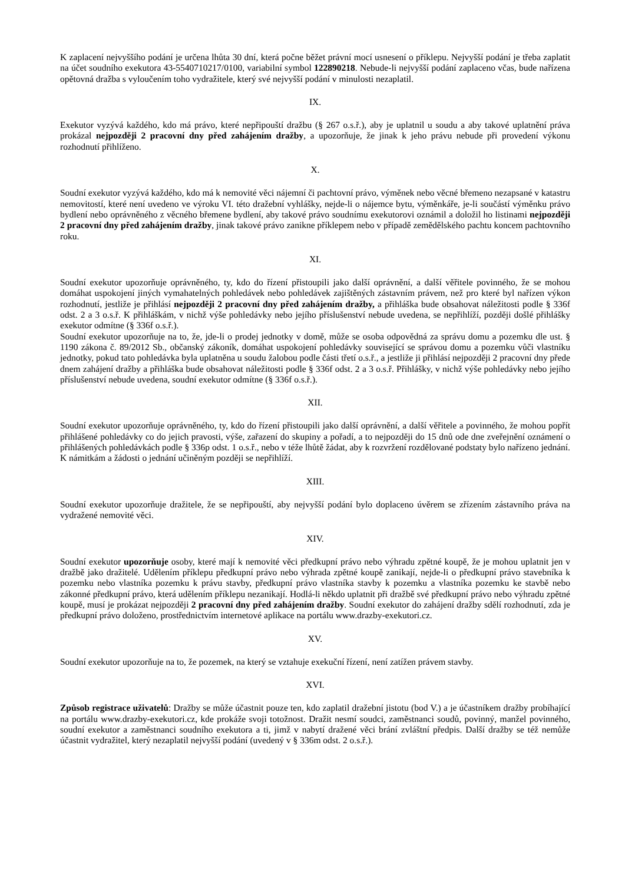K zaplacení nejvyššího podání je určena lhůta 30 dní, která počne běžet právní mocí usnesení o příklepu. Nejvyšší podání je třeba zaplatit na účet soudního exekutora 43-5540710217/0100, variabilní symbol 122890218. Nebude-li nejvyšší podání zaplaceno včas, bude nařízena opětovná dražba s vyloučením toho vydražitele, který své nejvyšší podání v minulosti nezaplatil.
IX.
Exekutor vyzývá každého, kdo má právo, které nepřipouští dražbu (§ 267 o.s.ř.), aby je uplatnil u soudu a aby takové uplatnění práva prokázal nejpozději 2 pracovní dny před zahájením dražby, a upozorňuje, že jinak k jeho právu nebude při provedení výkonu rozhodnutí přihlíženo.
X.
Soudní exekutor vyzývá každého, kdo má k nemovité věci nájemní či pachtovní právo, výměnek nebo věcné břemeno nezapsané v katastru nemovitostí, které není uvedeno ve výroku VI. této dražební vyhlášky, nejde-li o nájemce bytu, výměnkáře, je-li součástí výměnku právo bydlení nebo oprávněného z věcného břemene bydlení, aby takové právo soudnímu exekutorovi oznámil a doložil ho listinami nejpozději 2 pracovní dny před zahájením dražby, jinak takové právo zanikne příklepem nebo v případě zemědělského pachtu koncem pachtovního roku.
XI.
Soudní exekutor upozorňuje oprávněného, ty, kdo do řízení přistoupili jako další oprávnění, a další věřitele povinného, že se mohou domáhat uspokojení jiných vymahatelných pohledávek nebo pohledávek zajištěných zástavním právem, než pro které byl nařízen výkon rozhodnutí, jestliže je přihlásí nejpozději 2 pracovní dny před zahájením dražby, a přihláška bude obsahovat náležitosti podle § 336f odst. 2 a 3 o.s.ř. K přihláškám, v nichž výše pohledávky nebo jejího příslušenství nebude uvedena, se nepřihlíží, později došlé přihlášky exekutor odmítne (§ 336f o.s.ř.).
Soudní exekutor upozorňuje na to, že, jde-li o prodej jednotky v domě, může se osoba odpovědná za správu domu a pozemku dle ust. § 1190 zákona č. 89/2012 Sb., občanský zákoník, domáhat uspokojení pohledávky související se správou domu a pozemku vůči vlastníku jednotky, pokud tato pohledávka byla uplatněna u soudu žalobou podle části třetí o.s.ř., a jestliže ji přihlásí nejpozději 2 pracovní dny přede dnem zahájení dražby a přihláška bude obsahovat náležitosti podle § 336f odst. 2 a 3 o.s.ř. Přihlášky, v nichž výše pohledávky nebo jejího příslušenství nebude uvedena, soudní exekutor odmítne (§ 336f o.s.ř.).
XII.
Soudní exekutor upozorňuje oprávněného, ty, kdo do řízení přistoupili jako další oprávnění, a další věřitele a povinného, že mohou popřít přihlášené pohledávky co do jejich pravosti, výše, zařazení do skupiny a pořadí, a to nejpozději do 15 dnů ode dne zveřejnění oznámení o přihlášených pohledávkách podle § 336p odst. 1 o.s.ř., nebo v téže lhůtě žádat, aby k rozvržení rozdělované podstaty bylo nařízeno jednání. K námitkám a žádosti o jednání učiněným později se nepřihlíží.
XIII.
Soudní exekutor upozorňuje dražitele, že se nepřipouští, aby nejvyšší podání bylo doplaceno úvěrem se zřízením zástavního práva na vydražené nemovité věci.
XIV.
Soudní exekutor upozorňuje osoby, které mají k nemovité věci předkupní právo nebo výhradu zpětné koupě, že je mohou uplatnit jen v dražbě jako dražitelé. Udělením příklepu předkupní právo nebo výhrada zpětné koupě zanikají, nejde-li o předkupní právo stavebníka k pozemku nebo vlastníka pozemku k právu stavby, předkupní právo vlastníka stavby k pozemku a vlastníka pozemku ke stavbě nebo zákonné předkupní právo, která udělením příklepu nezanikají. Hodlá-li někdo uplatnit při dražbě své předkupní právo nebo výhradu zpětné koupě, musí je prokázat nejpozději 2 pracovní dny před zahájením dražby. Soudní exekutor do zahájení dražby sdělí rozhodnutí, zda je předkupní právo doloženo, prostřednictvím internetové aplikace na portálu www.drazby-exekutori.cz.
XV.
Soudní exekutor upozorňuje na to, že pozemek, na který se vztahuje exekuční řízení, není zatížen právem stavby.
XVI.
Způsob registrace uživatelů: Dražby se může účastnit pouze ten, kdo zaplatil dražební jistotu (bod V.) a je účastníkem dražby probíhající na portálu www.drazby-exekutori.cz, kde prokáže svoji totožnost. Dražit nesmí soudci, zaměstnanci soudů, povinný, manžel povinného, soudní exekutor a zaměstnanci soudního exekutora a ti, jimž v nabytí dražené věci brání zvláštní předpis. Další dražby se též nemůže účastnit vydražitel, který nezaplatil nejvyšší podání (uvedený v § 336m odst. 2 o.s.ř.).